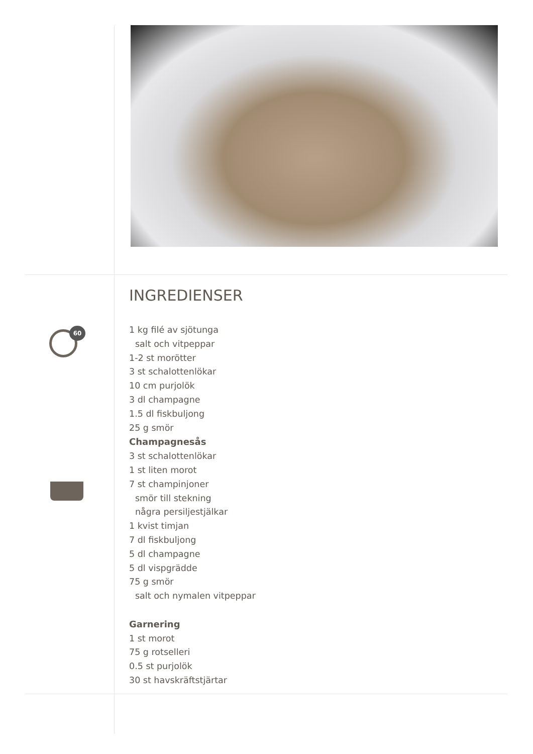60
INGREDIENSER
1 kg filé av sjötunga
salt och vitpeppar
1-2 st morötter
3 st schalottenlökar
10 cm purjolök
3 dl champagne
1.5 dl fiskbuljong
25 g smör
Champagnesås
3 st schalottenlökar
1 st liten morot
7 st champinjoner
smör till stekning
några persiljestjälkar
1 kvist timjan
7 dl fiskbuljong
5 dl champagne
5 dl vispgrädde
75 g smör
salt och nymalen vitpeppar
Garnering
1 st morot
75 g rotselleri
0.5 st purjolök
30 st havskräftstjärtar